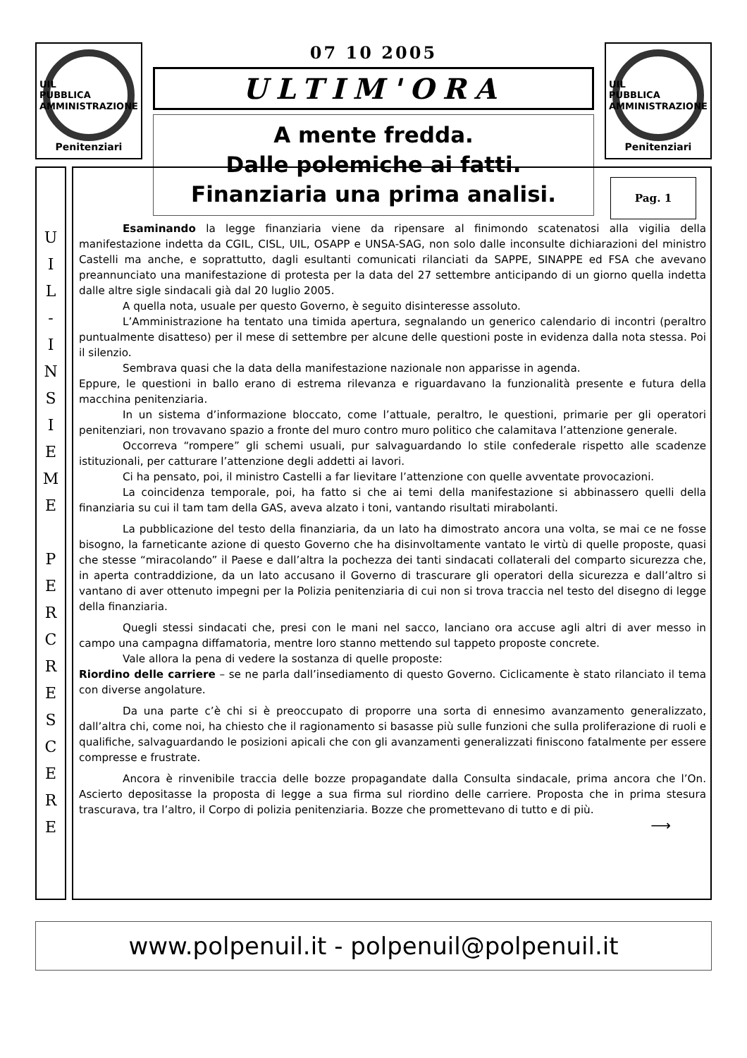UIL
PUBBLICA
AMMINISTRAZIONE
Penitenziari
07 10 2005
ULTIM'ORA
A mente fredda.
Dalle polemiche ai fatti.
Finanziaria una prima analisi.
UIL
PUBBLICA
AMMINISTRAZIONE
Penitenziari
U
I
L
-
I
N
S
I
E
M
E
P
E
R
C
R
E
S
C
E
R
E
Pag. 1
Esaminando la legge finanziaria viene da ripensare al finimondo scatenatosi alla vigilia della manifestazione indetta da CGIL, CISL, UIL, OSAPP e UNSA-SAG, non solo dalle inconsulte dichiarazioni del ministro Castelli ma anche, e soprattutto, dagli esultanti comunicati rilanciati da SAPPE, SINAPPE ed FSA che avevano preannunciato una manifestazione di protesta per la data del 27 settembre anticipando di un giorno quella indetta dalle altre sigle sindacali già dal 20 luglio 2005.
A quella nota, usuale per questo Governo, è seguito disinteresse assoluto.
L’Amministrazione ha tentato una timida apertura, segnalando un generico calendario di incontri (peraltro puntualmente disatteso) per il mese di settembre per alcune delle questioni poste in evidenza dalla nota stessa. Poi il silenzio.
Sembrava quasi che la data della manifestazione nazionale non apparisse in agenda.
Eppure, le questioni in ballo erano di estrema rilevanza e riguardavano la funzionalità presente e futura della macchina penitenziaria.
In un sistema d’informazione bloccato, come l’attuale, peraltro, le questioni, primarie per gli operatori penitenziari, non trovavano spazio a fronte del muro contro muro politico che calamitava l’attenzione generale.
Occorreva “rompere” gli schemi usuali, pur salvaguardando lo stile confederale rispetto alle scadenze istituzionali, per catturare l’attenzione degli addetti ai lavori.
Ci ha pensato, poi, il ministro Castelli a far lievitare l’attenzione con quelle avventate provocazioni.
La coincidenza temporale, poi, ha fatto si che ai temi della manifestazione si abbinassero quelli della finanziaria su cui il tam tam della GAS, aveva alzato i toni, vantando risultati mirabolanti.
La pubblicazione del testo della finanziaria, da un lato ha dimostrato ancora una volta, se mai ce ne fosse bisogno, la farneticante azione di questo Governo che ha disinvoltamente vantato le virtù di quelle proposte, quasi che stesse “miracolando” il Paese e dall’altra la pochezza dei tanti sindacati collaterali del comparto sicurezza che, in aperta contraddizione, da un lato accusano il Governo di trascurare gli operatori della sicurezza e dall’altro si vantano di aver ottenuto impegni per la Polizia penitenziaria di cui non si trova traccia nel testo del disegno di legge della finanziaria.
Quegli stessi sindacati che, presi con le mani nel sacco, lanciano ora accuse agli altri di aver messo in campo una campagna diffamatoria, mentre loro stanno mettendo sul tappeto proposte concrete.
Vale allora la pena di vedere la sostanza di quelle proposte:
Riordino delle carriere – se ne parla dall’insediamento di questo Governo. Ciclicamente è stato rilanciato il tema con diverse angolature.
Da una parte c’è chi si è preoccupato di proporre una sorta di ennesimo avanzamento generalizzato, dall’altra chi, come noi, ha chiesto che il ragionamento si basasse più sulle funzioni che sulla proliferazione di ruoli e qualifiche, salvaguardando le posizioni apicali che con gli avanzamenti generalizzati finiscono fatalmente per essere compresse e frustrate.
Ancora è rinvenibile traccia delle bozze propagandate dalla Consulta sindacale, prima ancora che l’On. Ascierto depositasse la proposta di legge a sua firma sul riordino delle carriere. Proposta che in prima stesura trascurava, tra l’altro, il Corpo di polizia penitenziaria. Bozze che promettevano di tutto e di più.
⟶
www.polpenuil.it - polpenuil@polpenuil.it